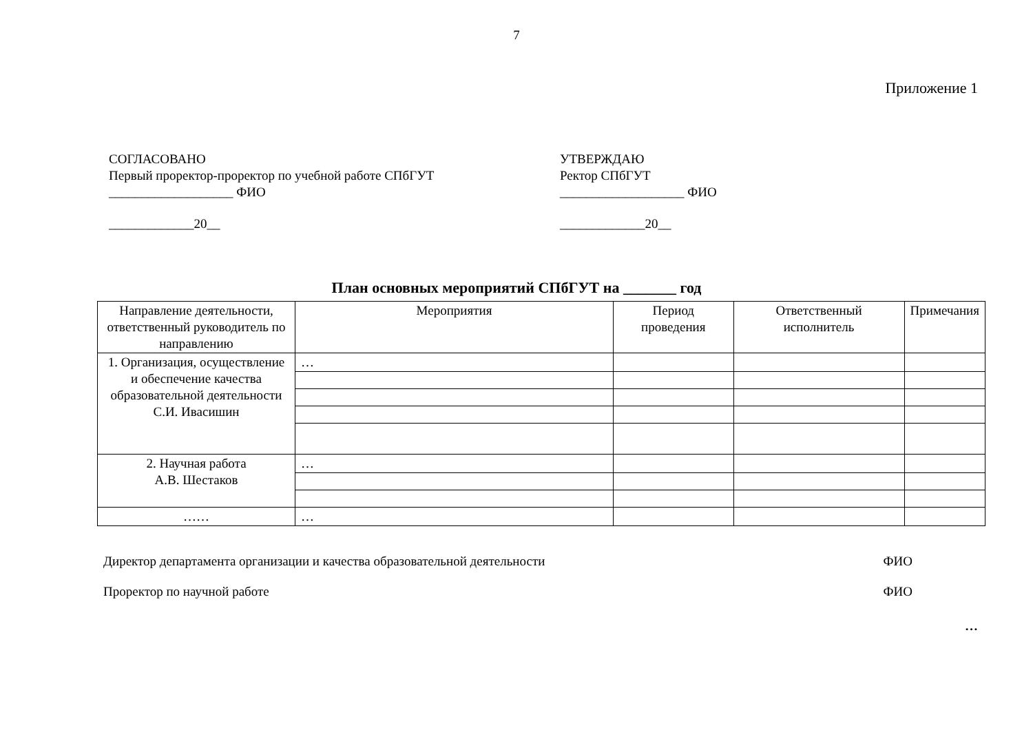7
Приложение 1
СОГЛАСОВАНО
Первый проректор-проректор по учебной работе СПбГУТ
___________________ ФИО
_____________20__
УТВЕРЖДАЮ
Ректор СПбГУТ
___________________ ФИО
_____________20__
План основных мероприятий СПбГУТ на _______ год
| Направление деятельности, ответственный руководитель по направлению | Мероприятия | Период проведения | Ответственный исполнитель | Примечания |
| --- | --- | --- | --- | --- |
| 1. Организация, осуществление и обеспечение качества образовательной деятельности С.И. Ивасишин | … | | | |
| 2. Научная работа А.В. Шестаков | … | | | |
| …… | … | | | |
Директор департамента организации и качества образовательной деятельности ФИО
Проректор по научной работе ФИО
…